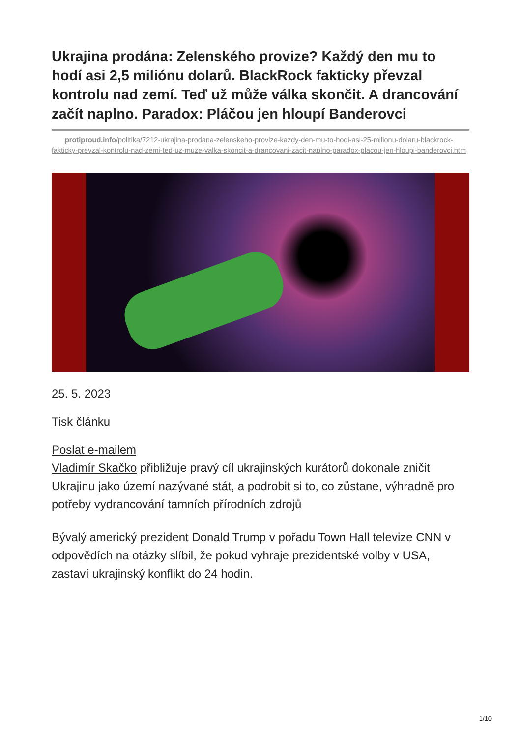Ukrajina prodána: Zelenského provize? Každý den mu to hodí asi 2,5 miliónu dolarů. BlackRock fakticky převzal kontrolu nad zemí. Teď už může válka skončit. A drancování začít naplno. Paradox: Pláčou jen hloupí Banderovci
protiproud.info/politika/7212-ukrajina-prodana-zelenskeho-provize-kazdy-den-mu-to-hodi-asi-25-milionu-dolaru-blackrock-fakticky-prevzal-kontrolu-nad-zemi-ted-uz-muze-valka-skoncit-a-drancovani-zacit-naplno-paradox-placou-jen-hloupi-banderovci.htm
25. 5. 2023
Tisk článku
Poslat e-mailem
Vladimír Skačko přibližuje pravý cíl ukrajinských kurátorů dokonale zničit Ukrajinu jako území nazývané stát, a podrobit si to, co zůstane, výhradně pro potřeby vydrancování tamních přírodních zdrojů
Bývalý americký prezident Donald Trump v pořadu Town Hall televize CNN v odpovědích na otázky slíbil, že pokud vyhraje prezidentské volby v USA, zastaví ukrajinský konflikt do 24 hodin.
1/10